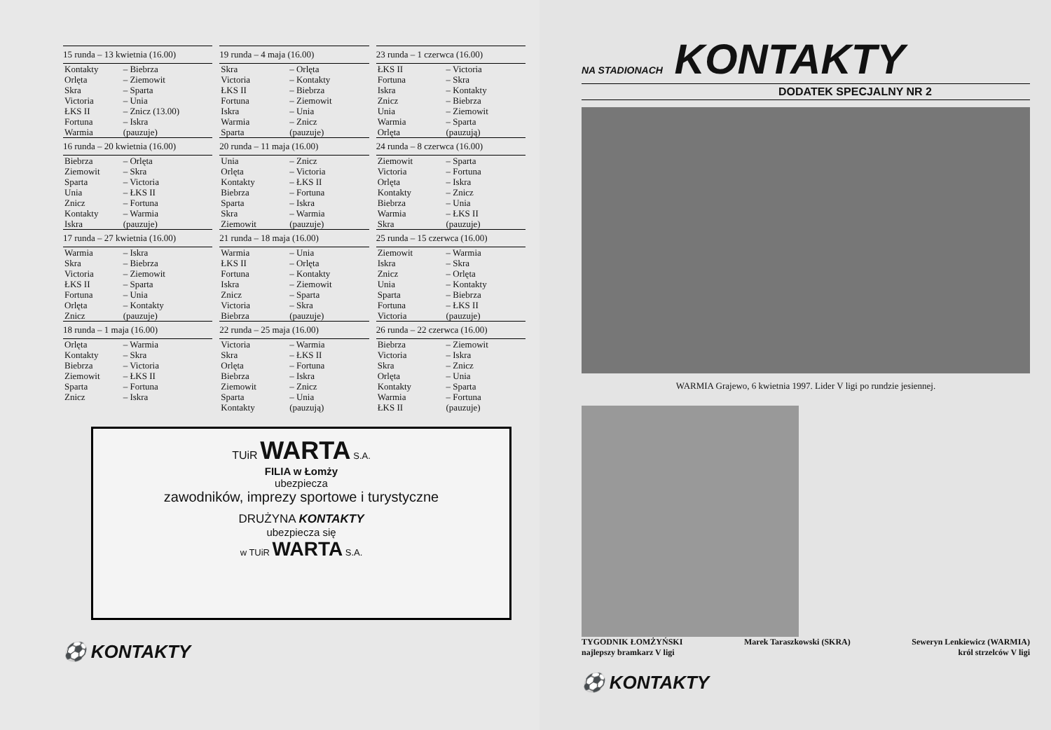| 15 runda – 13 kwietnia (16.00) | |
| --- | --- |
| Kontakty | – Biebrza |
| Orlęta | – Ziemowit |
| Skra | – Sparta |
| Victoria | – Unia |
| ŁKS II | – Znicz (13.00) |
| Fortuna | – Iskra |
| Warmia | (pauzuje) |
| 16 runda – 20 kwietnia (16.00) | |
| Biebrza | – Orlęta |
| Ziemowit | – Skra |
| Sparta | – Victoria |
| Unia | – ŁKS II |
| Znicz | – Fortuna |
| Kontakty | – Warmia |
| Iskra | (pauzuje) |
| 17 runda – 27 kwietnia (16.00) | |
| Warmia | – Iskra |
| Skra | – Biebrza |
| Victoria | – Ziemowit |
| ŁKS II | – Sparta |
| Fortuna | – Unia |
| Orlęta | – Kontakty |
| Znicz | (pauzuje) |
| 18 runda – 1 maja (16.00) | |
| Orlęta | – Warmia |
| Kontakty | – Skra |
| Biebrza | – Victoria |
| Ziemowit | – ŁKS II |
| Sparta | – Fortuna |
| Znicz | – Iskra |
| 19 runda – 4 maja (16.00) | |
| --- | --- |
| Skra | – Orlęta |
| Victoria | – Kontakty |
| ŁKS II | – Biebrza |
| Fortuna | – Ziemowit |
| Iskra | – Unia |
| Warmia | – Znicz |
| Sparta | (pauzuje) |
| 20 runda – 11 maja (16.00) | |
| Unia | – Znicz |
| Orlęta | – Victoria |
| Kontakty | – ŁKS II |
| Biebrza | – Fortuna |
| Sparta | – Iskra |
| Skra | – Warmia |
| Ziemowit | (pauzuje) |
| 21 runda – 18 maja (16.00) | |
| Warmia | – Unia |
| ŁKS II | – Orlęta |
| Fortuna | – Kontakty |
| Iskra | – Ziemowit |
| Znicz | – Sparta |
| Victoria | – Skra |
| Biebrza | (pauzuje) |
| 22 runda – 25 maja (16.00) | |
| Victoria | – Warmia |
| Skra | – ŁKS II |
| Orlęta | – Fortuna |
| Biebrza | – Iskra |
| Ziemowit | – Znicz |
| Sparta | – Unia |
| Kontakty | (pauzują) |
| 23 runda – 1 czerwca (16.00) | |
| --- | --- |
| ŁKS II | – Victoria |
| Fortuna | – Skra |
| Iskra | – Kontakty |
| Znicz | – Biebrza |
| Unia | – Ziemowit |
| Warmia | – Sparta |
| Orlęta | (pauzują) |
| 24 runda – 8 czerwca (16.00) | |
| Ziemowit | – Sparta |
| Victoria | – Fortuna |
| Orlęta | – Iskra |
| Kontakty | – Znicz |
| Biebrza | – Unia |
| Warmia | – ŁKS II |
| Skra | (pauzuje) |
| 25 runda – 15 czerwca (16.00) | |
| Ziemowit | – Warmia |
| Iskra | – Skra |
| Znicz | – Orlęta |
| Unia | – Kontakty |
| Sparta | – Biebrza |
| Fortuna | – ŁKS II |
| Victoria | (pauzuje) |
| 26 runda – 22 czerwca (16.00) | |
| Biebrza | – Ziemowit |
| Victoria | – Iskra |
| Skra | – Znicz |
| Orlęta | – Unia |
| Kontakty | – Sparta |
| Warmia | – Fortuna |
| ŁKS II | (pauzuje) |
TUiR WARTA S.A.
FILIA w Łomży
ubezpiecza
zawodników, imprezy sportowe i turystyczne
DRUŻYNA KONTAKTY
ubezpiecza się
w TUiR WARTA S.A.
⚽ KONTAKTY
NA STADIONACH KONTAKTY
DODATEK SPECJALNY NR 2
WARMIA Grajewo, 6 kwietnia 1997. Lider V ligi po rundzie jesiennej.
TYGODNIK ŁOMŻYŃSKI Marek Taraszkowski (SKRA) Seweryn Lenkiewicz (WARMIA)
najlepszy bramkarz V ligi król strzelców V ligi
⚽ KONTAKTY